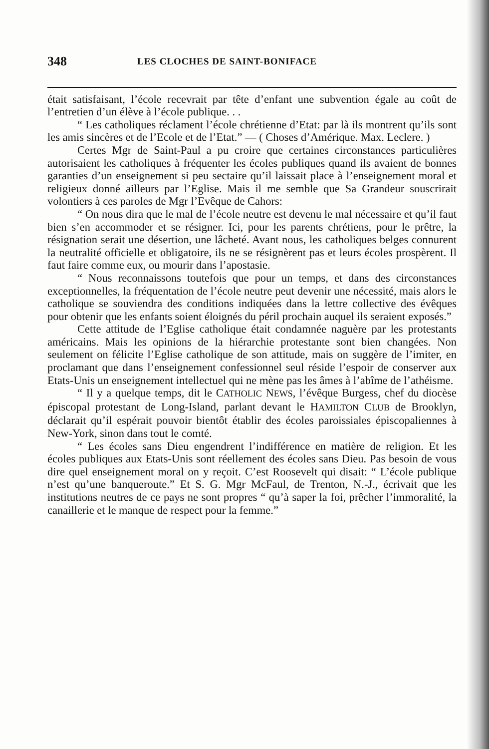348 LES CLOCHES DE SAINT-BONIFACE
était satisfaisant, l’école recevrait par tête d’enfant une subvention égale au coût de l’entretien d’un élève à l’école publique. . .
“ Les catholiques réclament l’école chrétienne d’Etat: par là ils montrent qu’ils sont les amis sincères et de l’Ecole et de l’Etat.” — ( Choses d’Amérique. Max. Leclere. )
Certes Mgr de Saint-Paul a pu croire que certaines circonstances particulières autorisaient les catholiques à fréquenter les écoles publiques quand ils avaient de bonnes garanties d’un enseignement si peu sectaire qu’il laissait place à l’enseignement moral et religieux donné ailleurs par l’Eglise. Mais il me semble que Sa Grandeur souscrirait volontiers à ces paroles de Mgr l’Evêque de Cahors:
“ On nous dira que le mal de l’école neutre est devenu le mal nécessaire et qu’il faut bien s’en accommoder et se résigner. Ici, pour les parents chrétiens, pour le prêtre, la résignation serait une désertion, une lâcheté. Avant nous, les catholiques belges connurent la neutralité officielle et obligatoire, ils ne se résignèrent pas et leurs écoles prospèrent. Il faut faire comme eux, ou mourir dans l’apostasie.
“ Nous reconnaissons toutefois que pour un temps, et dans des circonstances exceptionnelles, la fréquentation de l’école neutre peut devenir une nécessité, mais alors le catholique se souviendra des conditions indiquées dans la lettre collective des évêques pour obtenir que les enfants soient éloignés du péril prochain auquel ils seraient exposés.”
Cette attitude de l’Eglise catholique était condamnée naguère par les protestants américains. Mais les opinions de la hiérarchie protestante sont bien changées. Non seulement on félicite l’Eglise catholique de son attitude, mais on suggère de l’imiter, en proclamant que dans l’enseignement confessionnel seul réside l’espoir de conserver aux Etats-Unis un enseignement intellectuel qui ne mène pas les âmes à l’abîme de l’athéisme.
“ Il y a quelque temps, dit le CATHOLIC NEWS, l’évêque Burgess, chef du diocèse épiscopal protestant de Long-Island, parlant devant le HAMILTON CLUB de Brooklyn, déclarait qu’il espérait pouvoir bientôt établir des écoles paroissiales épiscopaliennes à New-York, sinon dans tout le comté.
“ Les écoles sans Dieu engendrent l’indifférence en matière de religion. Et les écoles publiques aux Etats-Unis sont réellement des écoles sans Dieu. Pas besoin de vous dire quel enseignement moral on y reçoit. C’est Roosevelt qui disait: “ L’école publique n’est qu’une banqueroute.” Et S. G. Mgr McFaul, de Trenton, N.-J., écrivait que les institutions neutres de ce pays ne sont propres “ qu’à saper la foi, prêcher l’immoralité, la canaillerie et le manque de respect pour la femme.”